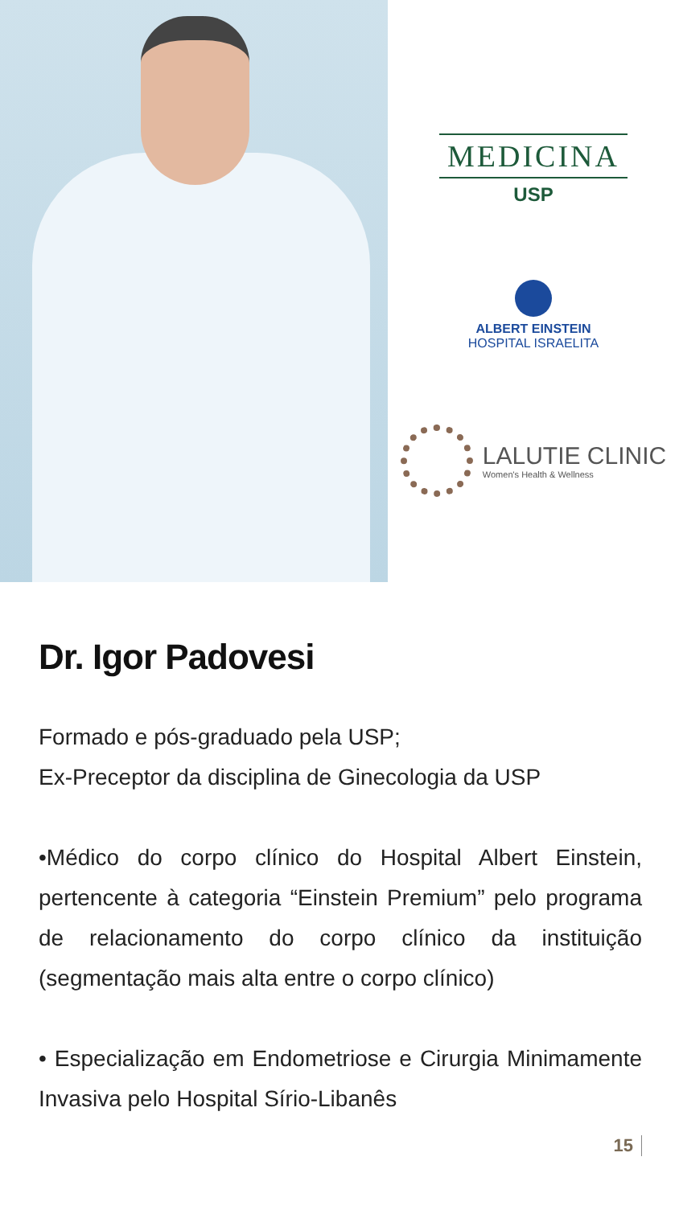MEDICINA
USP
ALBERT EINSTEIN
HOSPITAL ISRAELITA
LALUTIE CLINIC
Women's Health & Wellness
Dr. Igor Padovesi
Formado e pós-graduado pela USP;
Ex-Preceptor da disciplina de Ginecologia da USP
•Médico do corpo clínico do Hospital Albert Einstein, pertencente à categoria “Einstein Premium” pelo programa de relacionamento do corpo clínico da instituição (segmentação mais alta entre o corpo clínico)
• Especialização em Endometriose e Cirurgia Minimamente Invasiva pelo Hospital Sírio-Libanês
15